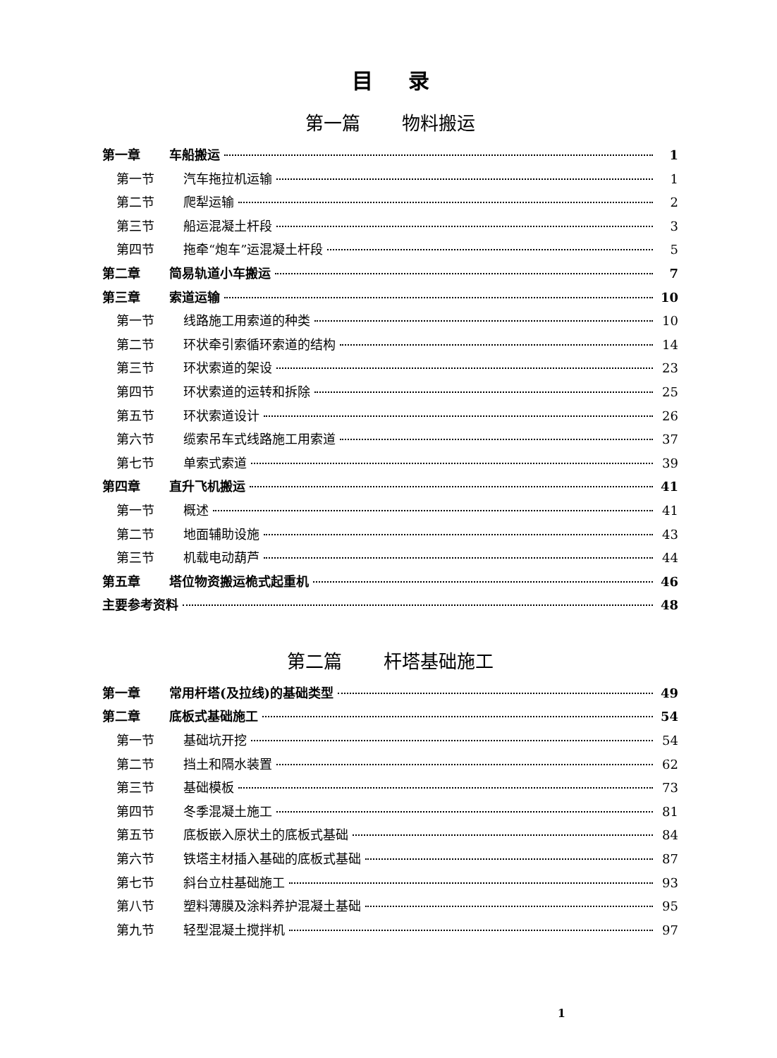目录
第一篇 物料搬运
第一章 车船搬运 1
第一节 汽车拖拉机运输 1
第二节 爬犁运输 2
第三节 船运混凝土杆段 3
第四节 拖牵“炮车”运混凝土杆段 5
第二章 简易轨道小车搬运 7
第三章 索道运输 10
第一节 线路施工用索道的种类 10
第二节 环状牵引索循环索道的结构 14
第三节 环状索道的架设 23
第四节 环状索道的运转和拆除 25
第五节 环状索道设计 26
第六节 缆索吊车式线路施工用索道 37
第七节 单索式索道 39
第四章 直升飞机搬运 41
第一节 概述 41
第二节 地面辅助设施 43
第三节 机载电动葫芦 44
第五章 塔位物资搬运桅式起重机 46
主要参考资料 48
第二篇 杆塔基础施工
第一章 常用杆塔(及拉线)的基础类型 49
第二章 底板式基础施工 54
第一节 基础坑开挖 54
第二节 挡土和隔水装置 62
第三节 基础模板 73
第四节 冬季混凝土施工 81
第五节 底板嵌入原状土的底板式基础 84
第六节 铁塔主材插入基础的底板式基础 87
第七节 斜台立柱基础施工 93
第八节 塑料薄膜及涂料养护混凝土基础 95
第九节 轻型混凝土搅拌机 97
1